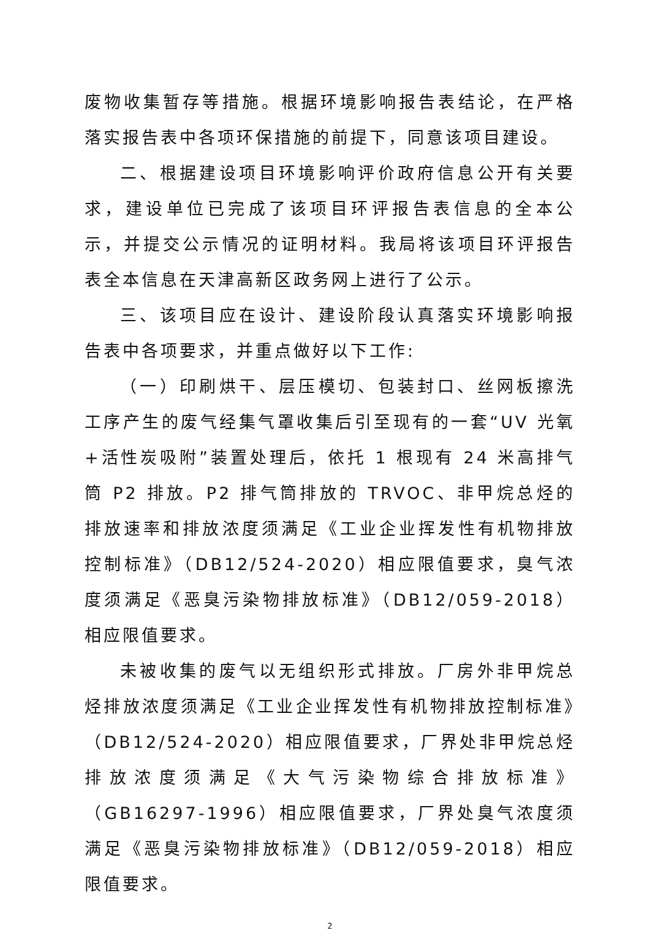废物收集暂存等措施。根据环境影响报告表结论，在严格落实报告表中各项环保措施的前提下，同意该项目建设。
二、根据建设项目环境影响评价政府信息公开有关要求，建设单位已完成了该项目环评报告表信息的全本公示，并提交公示情况的证明材料。我局将该项目环评报告表全本信息在天津高新区政务网上进行了公示。
三、该项目应在设计、建设阶段认真落实环境影响报告表中各项要求，并重点做好以下工作:
（一）印刷烘干、层压模切、包装封口、丝网板擦洗工序产生的废气经集气罩收集后引至现有的一套“UV 光氧+活性炭吸附”装置处理后，依托 1 根现有 24 米高排气筒 P2 排放。P2 排气筒排放的 TRVOC、非甲烷总烃的排放速率和排放浓度须满足《工业企业挥发性有机物排放控制标准》（DB12/524-2020）相应限值要求，臭气浓度须满足《恶臭污染物排放标准》（DB12/059-2018）相应限值要求。
未被收集的废气以无组织形式排放。厂房外非甲烷总烃排放浓度须满足《工业企业挥发性有机物排放控制标准》（DB12/524-2020）相应限值要求，厂界处非甲烷总烃排放浓度须满足《大气污染物综合排放标准》（GB16297-1996）相应限值要求，厂界处臭气浓度须满足《恶臭污染物排放标准》（DB12/059-2018）相应限值要求。
2